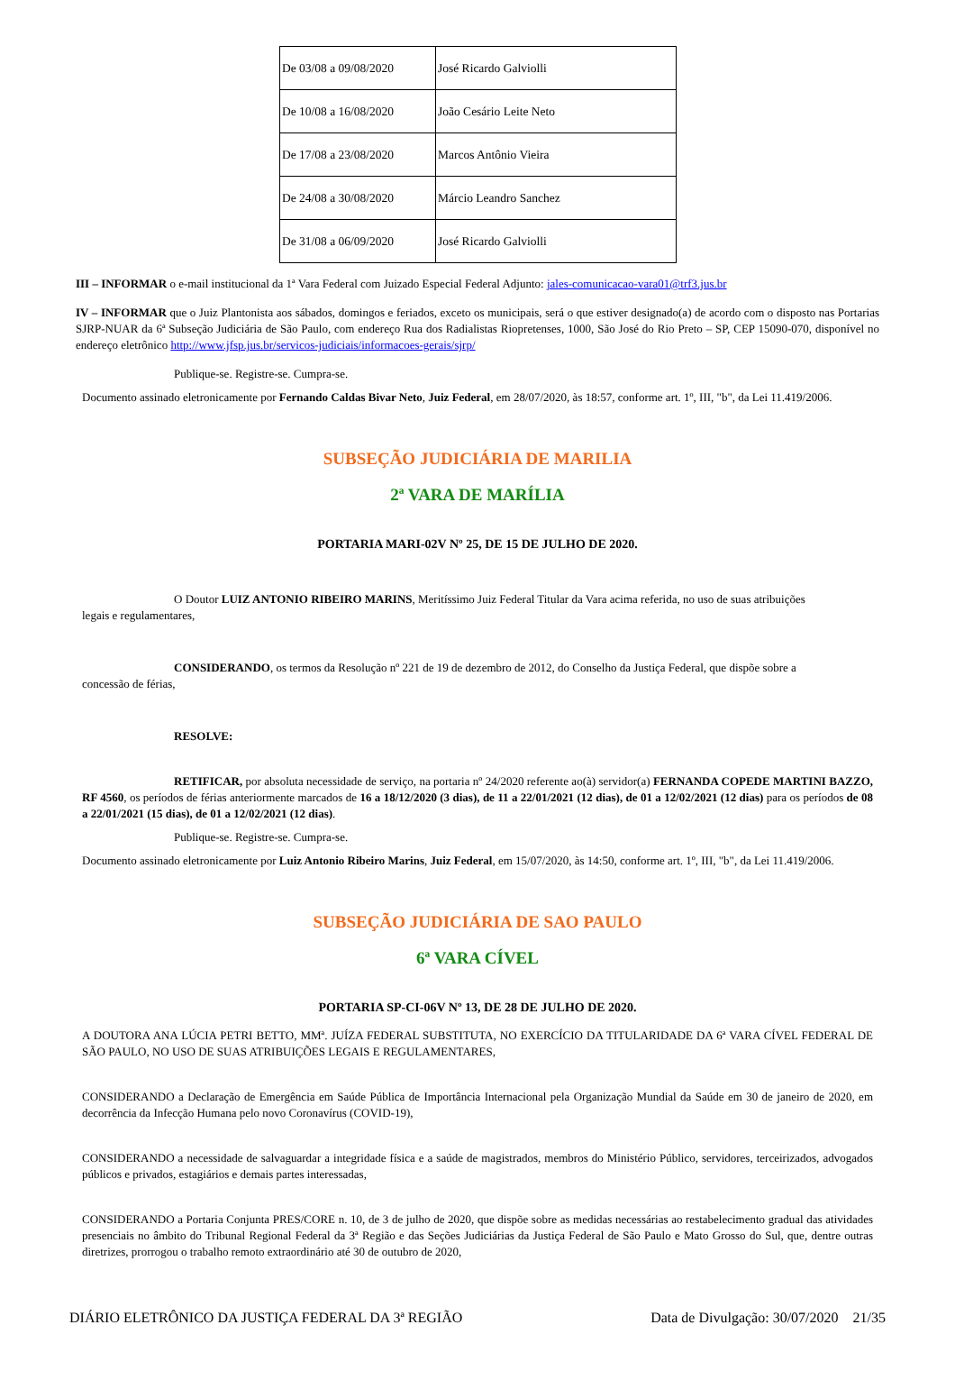| De 03/08 a 09/08/2020 | José Ricardo Galviolli |
| De 10/08 a 16/08/2020 | João Cesário Leite Neto |
| De 17/08 a 23/08/2020 | Marcos Antônio Vieira |
| De 24/08 a 30/08/2020 | Márcio Leandro Sanchez |
| De 31/08 a 06/09/2020 | José Ricardo Galviolli |
III – INFORMAR o e-mail institucional da 1ª Vara Federal com Juizado Especial Federal Adjunto: jales-comunicacao-vara01@trf3.jus.br
IV – INFORMAR que o Juiz Plantonista aos sábados, domingos e feriados, exceto os municipais, será o que estiver designado(a) de acordo com o disposto nas Portarias SJRP-NUAR da 6ª Subseção Judiciária de São Paulo, com endereço Rua dos Radialistas Riopretenses, 1000, São José do Rio Preto – SP, CEP 15090-070, disponível no endereço eletrônico http://www.jfsp.jus.br/servicos-judiciais/informacoes-gerais/sjrp/
Publique-se. Registre-se. Cumpra-se.
Documento assinado eletronicamente por Fernando Caldas Bivar Neto, Juiz Federal, em 28/07/2020, às 18:57, conforme art. 1º, III, "b", da Lei 11.419/2006.
SUBSEÇÃO JUDICIÁRIA DE MARILIA
2ª VARA DE MARÍLIA
PORTARIA MARI-02V Nº 25, DE 15 DE JULHO DE 2020.
O Doutor LUIZ ANTONIO RIBEIRO MARINS, Meritíssimo Juiz Federal Titular da Vara acima referida, no uso de suas atribuições
legais e regulamentares,
CONSIDERANDO, os termos da Resolução nº 221 de 19 de dezembro de 2012, do Conselho da Justiça Federal, que dispõe sobre a
concessão de férias,
RESOLVE:
RETIFICAR, por absoluta necessidade de serviço, na portaria nº 24/2020 referente ao(à) servidor(a) FERNANDA COPEDE MARTINI BAZZO, RF 4560, os períodos de férias anteriormente marcados de 16 a 18/12/2020 (3 dias), de 11 a 22/01/2021 (12 dias), de 01 a 12/02/2021 (12 dias) para os períodos de 08 a 22/01/2021 (15 dias), de 01 a 12/02/2021 (12 dias).
Publique-se. Registre-se. Cumpra-se.
Documento assinado eletronicamente por Luiz Antonio Ribeiro Marins, Juiz Federal, em 15/07/2020, às 14:50, conforme art. 1º, III, "b", da Lei 11.419/2006.
SUBSEÇÃO JUDICIÁRIA DE SAO PAULO
6ª VARA CÍVEL
PORTARIA SP-CI-06V Nº 13, DE 28 DE JULHO DE 2020.
A DOUTORA ANA LÚCIA PETRI BETTO, MMª. JUÍZA FEDERAL SUBSTITUTA, NO EXERCÍCIO DA TITULARIDADE DA 6ª VARA CÍVEL FEDERAL DE SÃO PAULO, NO USO DE SUAS ATRIBUIÇÕES LEGAIS E REGULAMENTARES,
CONSIDERANDO a Declaração de Emergência em Saúde Pública de Importância Internacional pela Organização Mundial da Saúde em 30 de janeiro de 2020, em decorrência da Infecção Humana pelo novo Coronavírus (COVID-19),
CONSIDERANDO a necessidade de salvaguardar a integridade física e a saúde de magistrados, membros do Ministério Público, servidores, terceirizados, advogados públicos e privados, estagiários e demais partes interessadas,
CONSIDERANDO a Portaria Conjunta PRES/CORE n. 10, de 3 de julho de 2020, que dispõe sobre as medidas necessárias ao restabelecimento gradual das atividades presenciais no âmbito do Tribunal Regional Federal da 3ª Região e das Seções Judiciárias da Justiça Federal de São Paulo e Mato Grosso do Sul, que, dentre outras diretrizes, prorrogou o trabalho remoto extraordinário até 30 de outubro de 2020,
DIÁRIO ELETRÔNICO DA JUSTIÇA FEDERAL DA 3ª REGIÃO Data de Divulgação: 30/07/2020 21/35